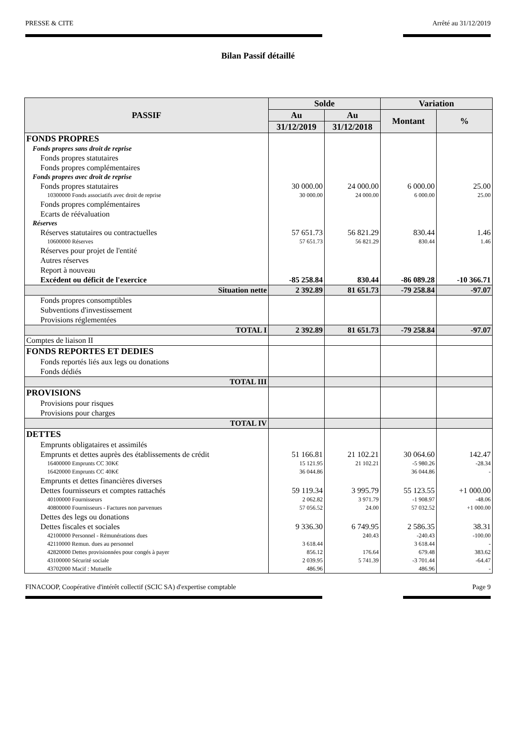PRESSE & CITE Arrêté au 31/12/2019
Bilan Passif détaillé
| PASSIF | Solde | | Variation | |
| --- | --- | --- | --- | --- |
| | Au | Au | Montant | % |
| | 31/12/2019 | 31/12/2018 | | |
| FONDS PROPRES | | | | |
| Fonds propres sans droit de reprise | | | | |
| Fonds propres statutaires | | | | |
| Fonds propres complémentaires | | | | |
| Fonds propres avec droit de reprise | | | | |
| Fonds propres statutaires | 30 000.00 | 24 000.00 | 6 000.00 | 25.00 |
| 10300000 Fonds associatifs avec droit de reprise | 30 000.00 | 24 000.00 | 6 000.00 | 25.00 |
| Fonds propres complémentaires | | | | |
| Ecarts de réévaluation | | | | |
| Réserves | | | | |
| Réserves statutaires ou contractuelles | 57 651.73 | 56 821.29 | 830.44 | 1.46 |
| 10600000 Réserves | 57 651.73 | 56 821.29 | 830.44 | 1.46 |
| Réserves pour projet de l'entité | | | | |
| Autres réserves | | | | |
| Report à nouveau | | | | |
| Excédent ou déficit de l'exercice | -85 258.84 | 830.44 | -86 089.28 | -10 366.71 |
| Situation nette | 2 392.89 | 81 651.73 | -79 258.84 | -97.07 |
| Fonds propres consomptibles | | | | |
| Subventions d'investissement | | | | |
| Provisions réglementées | | | | |
| TOTAL I | 2 392.89 | 81 651.73 | -79 258.84 | -97.07 |
| Comptes de liaison II | | | | |
| FONDS REPORTES ET DEDIES | | | | |
| Fonds reportés liés aux legs ou donations | | | | |
| Fonds dédiés | | | | |
| TOTAL III | | | | |
| PROVISIONS | | | | |
| Provisions pour risques | | | | |
| Provisions pour charges | | | | |
| TOTAL IV | | | | |
| DETTES | | | | |
| Emprunts obligataires et assimilés | | | | |
| Emprunts et dettes auprès des établissements de crédit | 51 166.81 | 21 102.21 | 30 064.60 | 142.47 |
| 16400000 Emprunts CC 30K€ | 15 121.95 | 21 102.21 | -5 980.26 | -28.34 |
| 16420000 Emprunts CC 40K€ | 36 044.86 | | 36 044.86 | - |
| Emprunts et dettes financières diverses | | | | |
| Dettes fournisseurs et comptes rattachés | 59 119.34 | 3 995.79 | 55 123.55 | +1 000.00 |
| 40100000 Fournisseurs | 2 062.82 | 3 971.79 | -1 908.97 | -48.06 |
| 40800000 Fournisseurs - Factures non parvenues | 57 056.52 | 24.00 | 57 032.52 | +1 000.00 |
| Dettes des legs ou donations | | | | |
| Dettes fiscales et sociales | 9 336.30 | 6 749.95 | 2 586.35 | 38.31 |
| 42100000 Personnel - Rémunérations dues | | 240.43 | -240.43 | -100.00 |
| 42110000 Remun. dues au personnel | 3 618.44 | | 3 618.44 | - |
| 42820000 Dettes provisionnées pour congés à payer | 856.12 | 176.64 | 679.48 | 383.62 |
| 43100000 Sécurité sociale | 2 039.95 | 5 741.39 | -3 701.44 | -64.47 |
| 43702000 Macif : Mutuelle | 486.96 | | 486.96 | - |
FINACOOP, Coopérative d'intérêt collectif (SCIC SA) d'expertise comptable Page 9